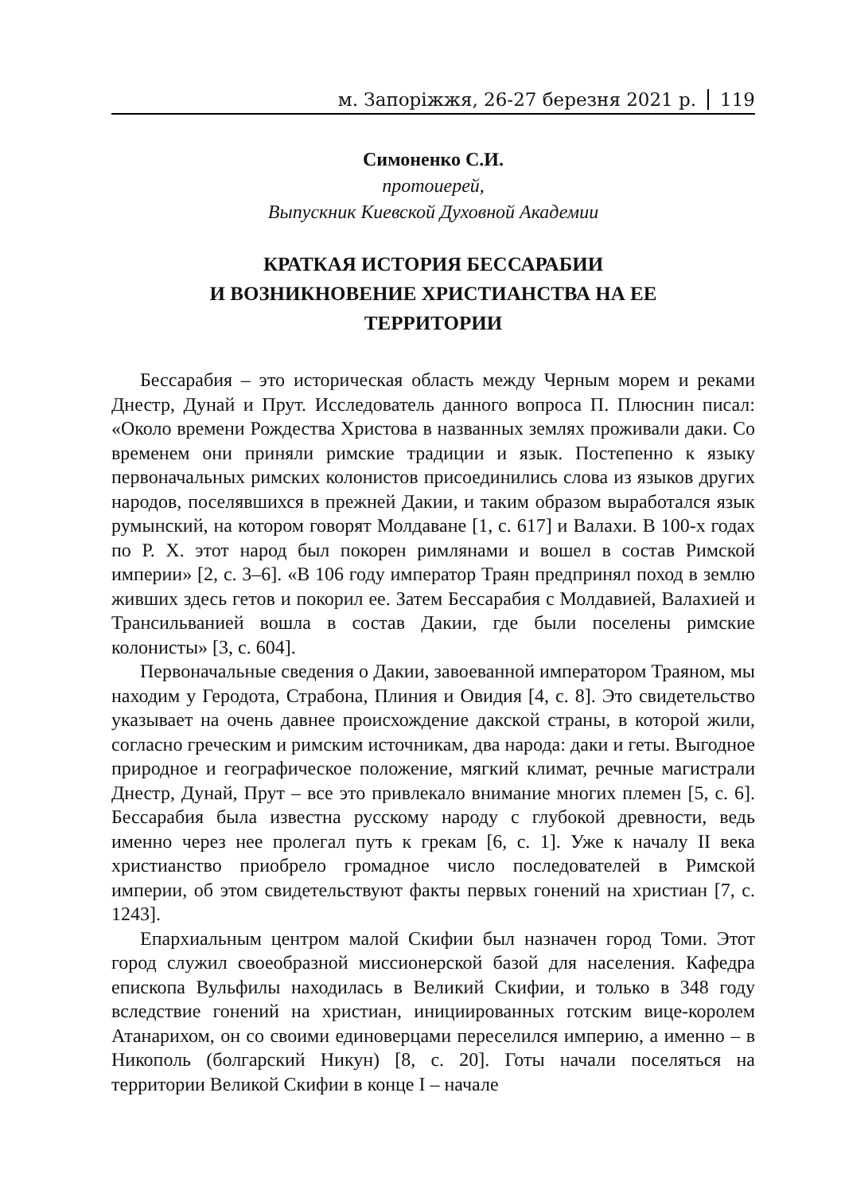м. Запоріжжя, 26-27 березня 2021 р. 119
Симоненко С.И.
протоиерей,
Выпускник Киевской Духовной Академии
КРАТКАЯ ИСТОРИЯ БЕССАРАБИИ
И ВОЗНИКНОВЕНИЕ ХРИСТИАНСТВА НА ЕЕ
ТЕРРИТОРИИ
Бессарабия – это историческая область между Черным морем и реками Днестр, Дунай и Прут. Исследователь данного вопроса П. Плюснин писал: «Около времени Рождества Христова в названных землях проживали даки. Со временем они приняли римские традиции и язык. Постепенно к языку первоначальных римских колонистов присоединились слова из языков других народов, поселявшихся в прежней Дакии, и таким образом выработался язык румынский, на котором говорят Молдаване [1, с. 617] и Валахи. В 100-х годах по Р. Х. этот народ был покорен римлянами и вошел в состав Римской империи» [2, с. 3–6]. «В 106 году император Траян предпринял поход в землю живших здесь гетов и покорил ее. Затем Бессарабия с Молдавией, Валахией и Трансильванией вошла в состав Дакии, где были поселены римские колонисты» [3, с. 604].
Первоначальные сведения о Дакии, завоеванной императором Траяном, мы находим у Геродота, Страбона, Плиния и Овидия [4, с. 8]. Это свидетельство указывает на очень давнее происхождение дакской страны, в которой жили, согласно греческим и римским источникам, два народа: даки и геты. Выгодное природное и географическое положение, мягкий климат, речные магистрали Днестр, Дунай, Прут – все это привлекало внимание многих племен [5, с. 6]. Бессарабия была известна русскому народу с глубокой древности, ведь именно через нее пролегал путь к грекам [6, с. 1]. Уже к началу II века христианство приобрело громадное число последователей в Римской империи, об этом свидетельствуют факты первых гонений на христиан [7, с. 1243].
Епархиальным центром малой Скифии был назначен город Томи. Этот город служил своеобразной миссионерской базой для населения. Кафедра епископа Вульфилы находилась в Великий Скифии, и только в 348 году вследствие гонений на христиан, инициированных готским вице-королем Атанарихом, он со своими единоверцами переселился империю, а именно – в Никополь (болгарский Никун) [8, с. 20]. Готы начали поселяться на территории Великой Скифии в конце I – начале